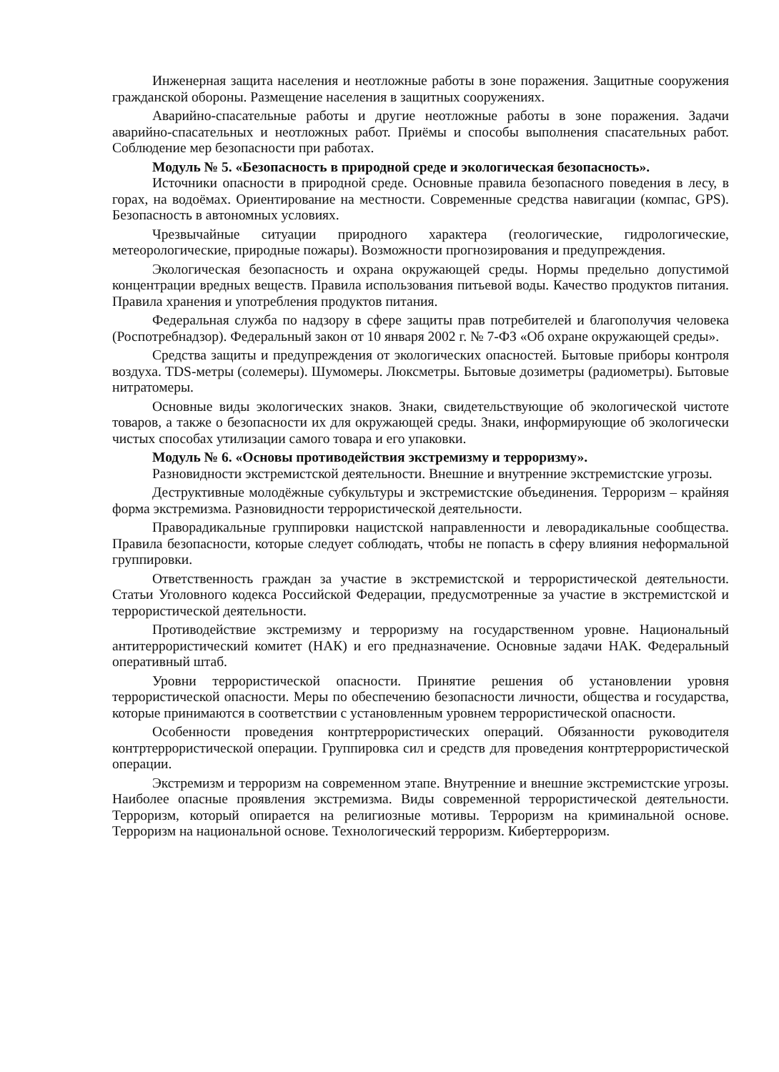Инженерная защита населения и неотложные работы в зоне поражения. Защитные сооружения гражданской обороны. Размещение населения в защитных сооружениях.
Аварийно-спасательные работы и другие неотложные работы в зоне поражения. Задачи аварийно-спасательных и неотложных работ. Приёмы и способы выполнения спасательных работ. Соблюдение мер безопасности при работах.
Модуль № 5. «Безопасность в природной среде и экологическая безопасность».
Источники опасности в природной среде. Основные правила безопасного поведения в лесу, в горах, на водоёмах. Ориентирование на местности. Современные средства навигации (компас, GPS). Безопасность в автономных условиях.
Чрезвычайные ситуации природного характера (геологические, гидрологические, метеорологические, природные пожары). Возможности прогнозирования и предупреждения.
Экологическая безопасность и охрана окружающей среды. Нормы предельно допустимой концентрации вредных веществ. Правила использования питьевой воды. Качество продуктов питания. Правила хранения и употребления продуктов питания.
Федеральная служба по надзору в сфере защиты прав потребителей и благополучия человека (Роспотребнадзор). Федеральный закон от 10 января 2002 г. № 7-ФЗ «Об охране окружающей среды».
Средства защиты и предупреждения от экологических опасностей. Бытовые приборы контроля воздуха. TDS-метры (солемеры). Шумомеры. Люксметры. Бытовые дозиметры (радиометры). Бытовые нитратомеры.
Основные виды экологических знаков. Знаки, свидетельствующие об экологической чистоте товаров, а также о безопасности их для окружающей среды. Знаки, информирующие об экологически чистых способах утилизации самого товара и его упаковки.
Модуль № 6. «Основы противодействия экстремизму и терроризму».
Разновидности экстремистской деятельности. Внешние и внутренние экстремистские угрозы.
Деструктивные молодёжные субкультуры и экстремистские объединения. Терроризм – крайняя форма экстремизма. Разновидности террористической деятельности.
Праворадикальные группировки нацистской направленности и леворадикальные сообщества. Правила безопасности, которые следует соблюдать, чтобы не попасть в сферу влияния неформальной группировки.
Ответственность граждан за участие в экстремистской и террористической деятельности. Статьи Уголовного кодекса Российской Федерации, предусмотренные за участие в экстремистской и террористической деятельности.
Противодействие экстремизму и терроризму на государственном уровне. Национальный антитеррористический комитет (НАК) и его предназначение. Основные задачи НАК. Федеральный оперативный штаб.
Уровни террористической опасности. Принятие решения об установлении уровня террористической опасности. Меры по обеспечению безопасности личности, общества и государства, которые принимаются в соответствии с установленным уровнем террористической опасности.
Особенности проведения контртеррористических операций. Обязанности руководителя контртеррористической операции. Группировка сил и средств для проведения контртеррористической операции.
Экстремизм и терроризм на современном этапе. Внутренние и внешние экстремистские угрозы. Наиболее опасные проявления экстремизма. Виды современной террористической деятельности. Терроризм, который опирается на религиозные мотивы. Терроризм на криминальной основе. Терроризм на национальной основе. Технологический терроризм. Кибертерроризм.